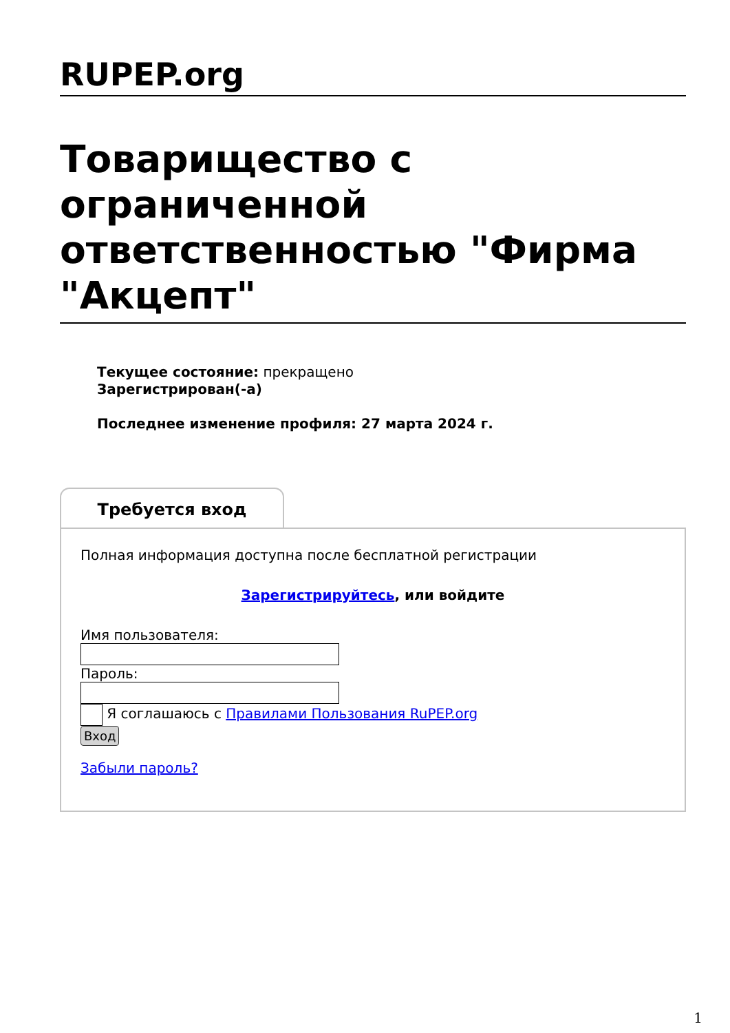RUPEP.org
Товарищество с ограниченной ответственностью "Фирма "Акцепт"
Текущее состояние: прекращено
Зарегистрирован(-а)
Последнее изменение профиля: 27 марта 2024 г.
Требуется вход
Полная информация доступна после бесплатной регистрации
Зарегистрируйтесь, или войдите
Имя пользователя:
Пароль:
Я соглашаюсь с Правилами Пользования RuPEP.org
Вход
Забыли пароль?
1